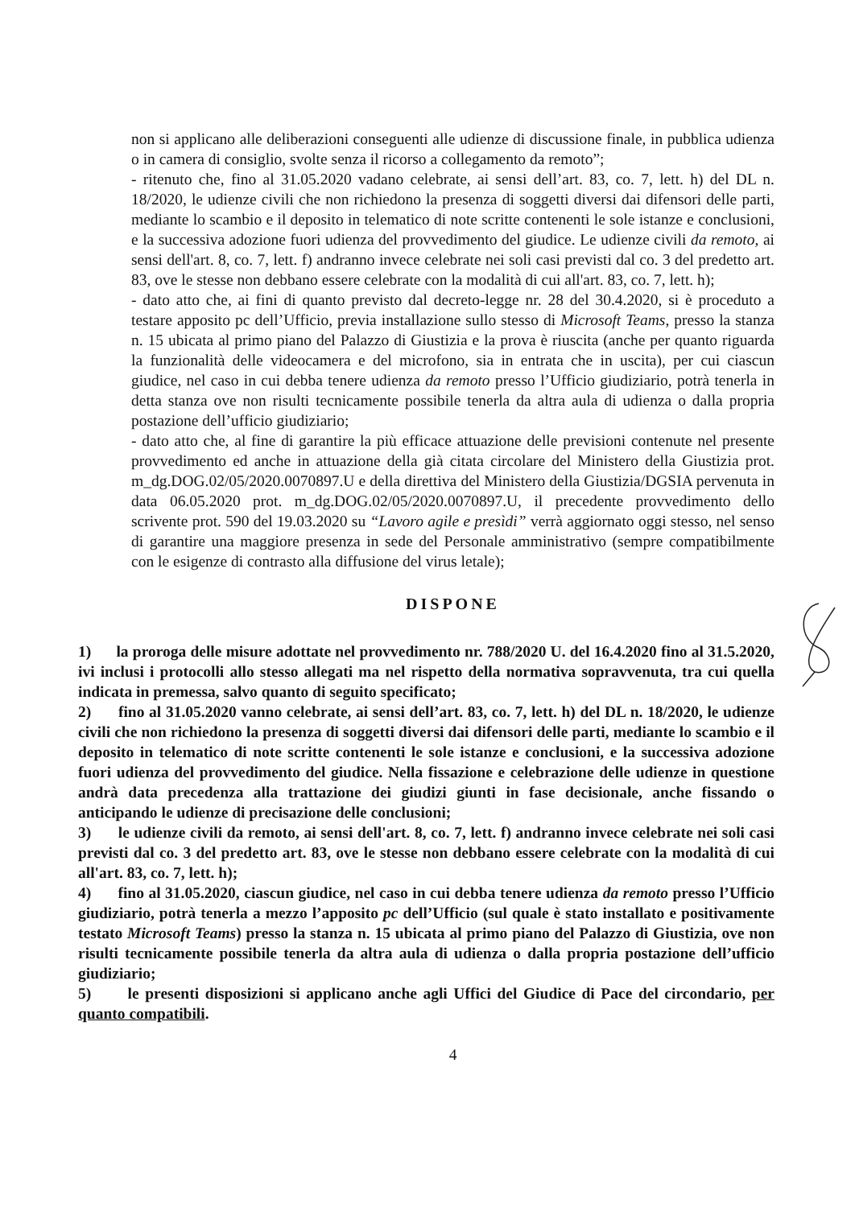non si applicano alle deliberazioni conseguenti alle udienze di discussione finale, in pubblica udienza o in camera di consiglio, svolte senza il ricorso a collegamento da remoto”;
- ritenuto che, fino al 31.05.2020 vadano celebrate, ai sensi dell’art. 83, co. 7, lett. h) del DL n. 18/2020, le udienze civili che non richiedono la presenza di soggetti diversi dai difensori delle parti, mediante lo scambio e il deposito in telematico di note scritte contenenti le sole istanze e conclusioni, e la successiva adozione fuori udienza del provvedimento del giudice. Le udienze civili da remoto, ai sensi dell'art. 8, co. 7, lett. f) andranno invece celebrate nei soli casi previsti dal co. 3 del predetto art. 83, ove le stesse non debbano essere celebrate con la modalità di cui all'art. 83, co. 7, lett. h);
- dato atto che, ai fini di quanto previsto dal decreto-legge nr. 28 del 30.4.2020, si è proceduto a testare apposito pc dell’Ufficio, previa installazione sullo stesso di Microsoft Teams, presso la stanza n. 15 ubicata al primo piano del Palazzo di Giustizia e la prova è riuscita (anche per quanto riguarda la funzionalità delle videocamera e del microfono, sia in entrata che in uscita), per cui ciascun giudice, nel caso in cui debba tenere udienza da remoto presso l’Ufficio giudiziario, potrà tenerla in detta stanza ove non risulti tecnicamente possibile tenerla da altra aula di udienza o dalla propria postazione dell’ufficio giudiziario;
- dato atto che, al fine di garantire la più efficace attuazione delle previsioni contenute nel presente provvedimento ed anche in attuazione della già citata circolare del Ministero della Giustizia prot. m_dg.DOG.02/05/2020.0070897.U e della direttiva del Ministero della Giustizia/DGSIA pervenuta in data 06.05.2020 prot. m_dg.DOG.02/05/2020.0070897.U, il precedente provvedimento dello scrivente prot. 590 del 19.03.2020 su “Lavoro agile e presìdi” verrà aggiornato oggi stesso, nel senso di garantire una maggiore presenza in sede del Personale amministrativo (sempre compatibilmente con le esigenze di contrasto alla diffusione del virus letale);
DISPONE
1) la proroga delle misure adottate nel provvedimento nr. 788/2020 U. del 16.4.2020 fino al 31.5.2020, ivi inclusi i protocolli allo stesso allegati ma nel rispetto della normativa sopravvenuta, tra cui quella indicata in premessa, salvo quanto di seguito specificato;
2) fino al 31.05.2020 vanno celebrate, ai sensi dell’art. 83, co. 7, lett. h) del DL n. 18/2020, le udienze civili che non richiedono la presenza di soggetti diversi dai difensori delle parti, mediante lo scambio e il deposito in telematico di note scritte contenenti le sole istanze e conclusioni, e la successiva adozione fuori udienza del provvedimento del giudice. Nella fissazione e celebrazione delle udienze in questione andrà data precedenza alla trattazione dei giudizi giunti in fase decisionale, anche fissando o anticipando le udienze di precisazione delle conclusioni;
3) le udienze civili da remoto, ai sensi dell'art. 8, co. 7, lett. f) andranno invece celebrate nei soli casi previsti dal co. 3 del predetto art. 83, ove le stesse non debbano essere celebrate con la modalità di cui all'art. 83, co. 7, lett. h);
4) fino al 31.05.2020, ciascun giudice, nel caso in cui debba tenere udienza da remoto presso l’Ufficio giudiziario, potrà tenerla a mezzo l’apposito pc dell’Ufficio (sul quale è stato installato e positivamente testato Microsoft Teams) presso la stanza n. 15 ubicata al primo piano del Palazzo di Giustizia, ove non risulti tecnicamente possibile tenerla da altra aula di udienza o dalla propria postazione dell’ufficio giudiziario;
5) le presenti disposizioni si applicano anche agli Uffici del Giudice di Pace del circondario, per quanto compatibili.
4